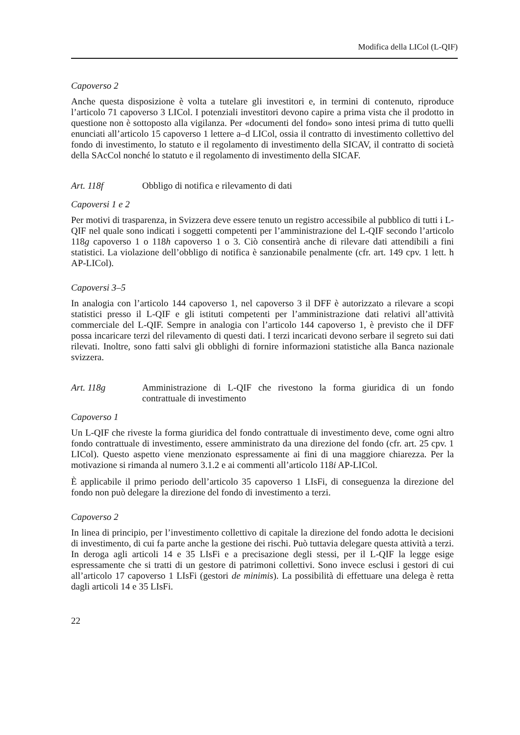Modifica della LICol (L-QIF)
Capoverso 2
Anche questa disposizione è volta a tutelare gli investitori e, in termini di contenuto, riproduce l’articolo 71 capoverso 3 LICol. I potenziali investitori devono capire a prima vista che il prodotto in questione non è sottoposto alla vigilanza. Per «documenti del fondo» sono intesi prima di tutto quelli enunciati all’articolo 15 capoverso 1 lettere a–d LICol, ossia il contratto di investimento collettivo del fondo di investimento, lo statuto e il regolamento di investimento della SICAV, il contratto di società della SAcCol nonché lo statuto e il regolamento di investimento della SICAF.
Art. 118f Obbligo di notifica e rilevamento di dati
Capoversi 1 e 2
Per motivi di trasparenza, in Svizzera deve essere tenuto un registro accessibile al pubblico di tutti i L-QIF nel quale sono indicati i soggetti competenti per l’amministrazione del L-QIF secondo l’articolo 118g capoverso 1 o 118h capoverso 1 o 3. Ciò consentirà anche di rilevare dati attendibili a fini statistici. La violazione dell’obbligo di notifica è sanzionabile penalmente (cfr. art. 149 cpv. 1 lett. h AP-LICol).
Capoversi 3–5
In analogia con l’articolo 144 capoverso 1, nel capoverso 3 il DFF è autorizzato a rilevare a scopi statistici presso il L-QIF e gli istituti competenti per l’amministrazione dati relativi all’attività commerciale del L-QIF. Sempre in analogia con l’articolo 144 capoverso 1, è previsto che il DFF possa incaricare terzi del rilevamento di questi dati. I terzi incaricati devono serbare il segreto sui dati rilevati. Inoltre, sono fatti salvi gli obblighi di fornire informazioni statistiche alla Banca nazionale svizzera.
Art. 118g Amministrazione di L-QIF che rivestono la forma giuridica di un fondo contrattuale di investimento
Capoverso 1
Un L-QIF che riveste la forma giuridica del fondo contrattuale di investimento deve, come ogni altro fondo contrattuale di investimento, essere amministrato da una direzione del fondo (cfr. art. 25 cpv. 1 LICol). Questo aspetto viene menzionato espressamente ai fini di una maggiore chiarezza. Per la motivazione si rimanda al numero 3.1.2 e ai commenti all’articolo 118i AP-LICol.
È applicabile il primo periodo dell’articolo 35 capoverso 1 LIsFi, di conseguenza la direzione del fondo non può delegare la direzione del fondo di investimento a terzi.
Capoverso 2
In linea di principio, per l’investimento collettivo di capitale la direzione del fondo adotta le decisioni di investimento, di cui fa parte anche la gestione dei rischi. Può tuttavia delegare questa attività a terzi. In deroga agli articoli 14 e 35 LIsFi e a precisazione degli stessi, per il L-QIF la legge esige espressamente che si tratti di un gestore di patrimoni collettivi. Sono invece esclusi i gestori di cui all’articolo 17 capoverso 1 LIsFi (gestori de minimis). La possibilità di effettuare una delega è retta dagli articoli 14 e 35 LIsFi.
22